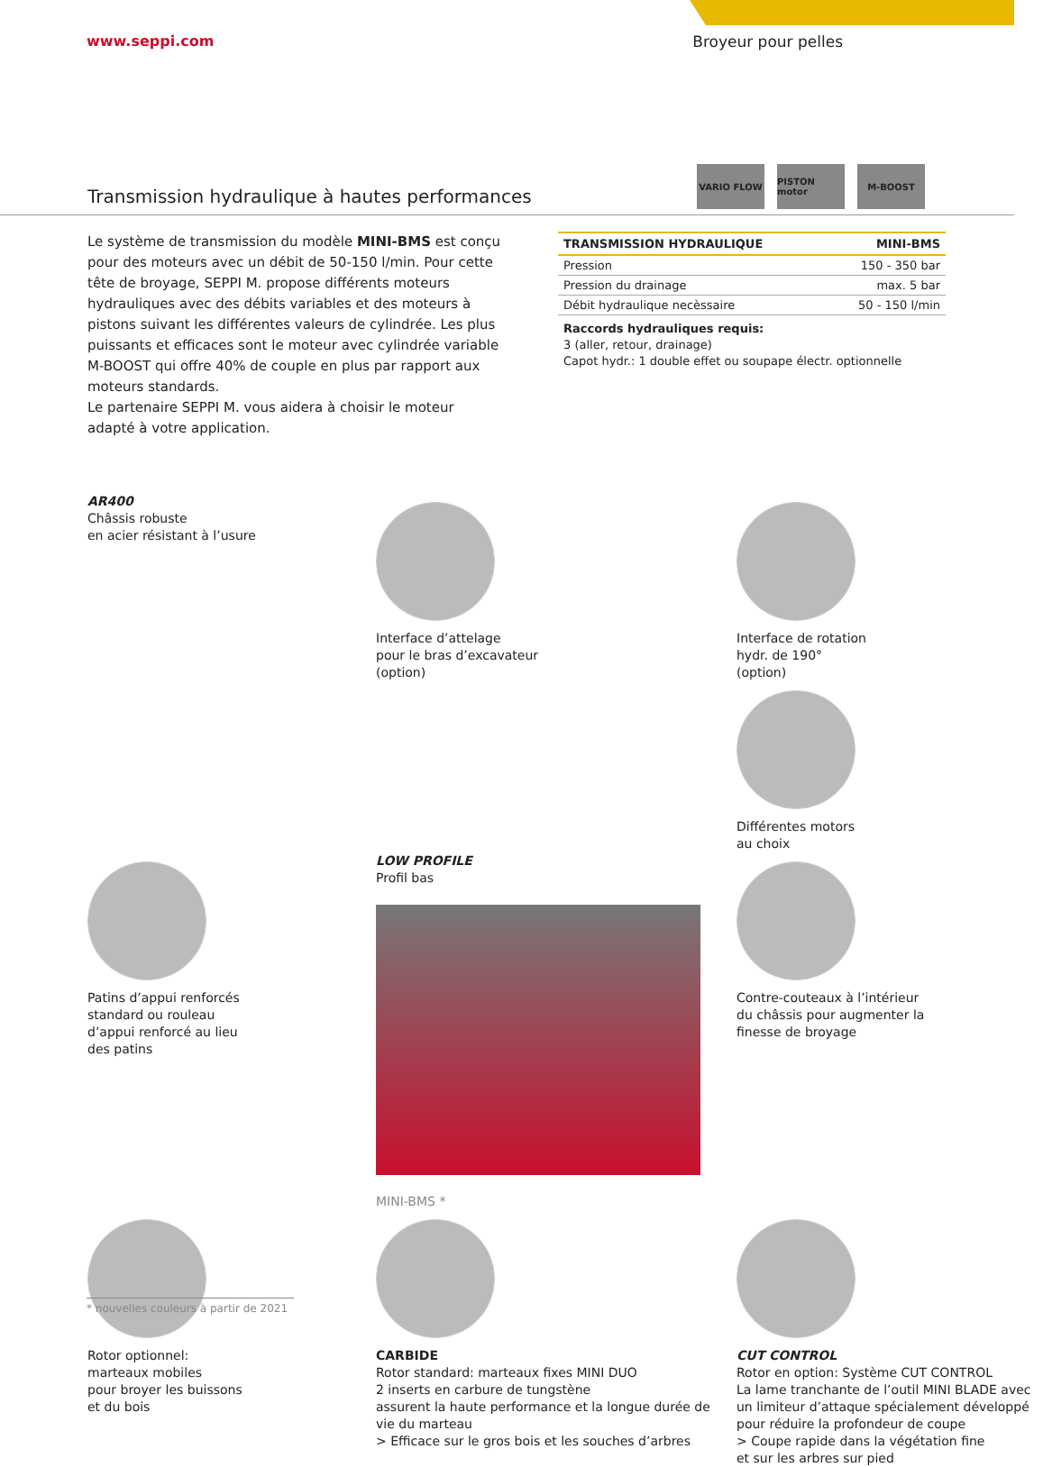www.seppi.com Broyeur pour pelles
VARIO FLOW PISTON motor M-BOOST
Transmission hydraulique à hautes performances
Le système de transmission du modèle MINI-BMS est conçu pour des moteurs avec un débit de 50-150 l/min. Pour cette tête de broyage, SEPPI M. propose différents moteurs hydrauliques avec des débits variables et des moteurs à pistons suivant les différentes valeurs de cylindrée. Les plus puissants et efficaces sont le moteur avec cylindrée variable M-BOOST qui offre 40% de couple en plus par rapport aux moteurs standards.
Le partenaire SEPPI M. vous aidera à choisir le moteur adapté à votre application.
| TRANSMISSION HYDRAULIQUE | MINI-BMS |
| --- | --- |
| Pression | 150 - 350 bar |
| Pression du drainage | max. 5 bar |
| Débit hydraulique necèssaire | 50 - 150 l/min |
Raccords hydrauliques requis:
3 (aller, retour, drainage)
Capot hydr.: 1 double effet ou soupape électr. optionnelle
AR400
Châssis robuste
en acier résistant à l’usure
Interface d’attelage
pour le bras d’excavateur
(option)
Interface de rotation
hydr. de 190°
(option)
Différentes motors
au choix
Patins d’appui renforcés
standard ou rouleau
d’appui renforcé au lieu
des patins
LOW PROFILE
Profil bas
MINI-BMS *
Contre-couteaux à l’intérieur
du châssis pour augmenter la
finesse de broyage
Rotor optionnel:
marteaux mobiles
pour broyer les buissons
et du bois
CARBIDE
Rotor standard: marteaux fixes MINI DUO
2 inserts en carbure de tungstène
assurent la haute performance et la longue durée de vie du marteau
> Efficace sur le gros bois et les souches d’arbres
CUT CONTROL
Rotor en option: Système CUT CONTROL
La lame tranchante de l’outil MINI BLADE avec un limiteur d’attaque spécialement développé pour réduire la profondeur de coupe
> Coupe rapide dans la végétation fine
et sur les arbres sur pied
* nouvelles couleurs à partir de 2021